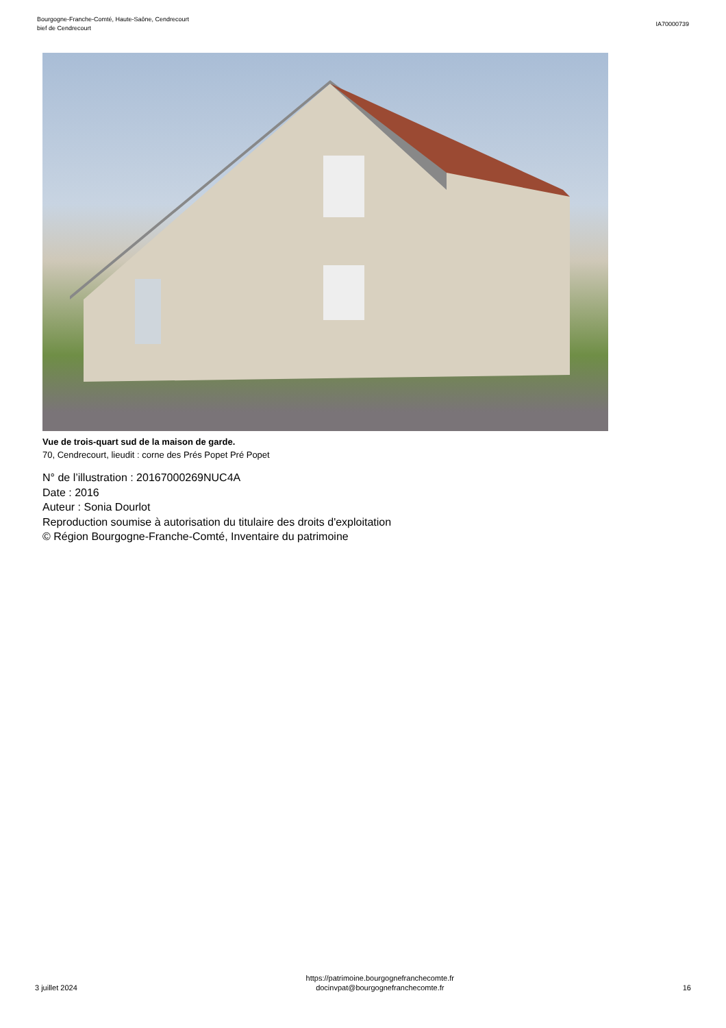Bourgogne-Franche-Comté, Haute-Saône, Cendrecourt
bief de Cendrecourt
IA70000739
Vue de trois-quart sud de la maison de garde.
70, Cendrecourt, lieudit : corne des Prés Popet Pré Popet
N° de l’illustration : 20167000269NUC4A
Date : 2016
Auteur : Sonia Dourlot
Reproduction soumise à autorisation du titulaire des droits d'exploitation
© Région Bourgogne-Franche-Comté, Inventaire du patrimoine
3 juillet 2024
https://patrimoine.bourgognefranchecomte.fr
docinvpat@bourgognefranchecomte.fr
16